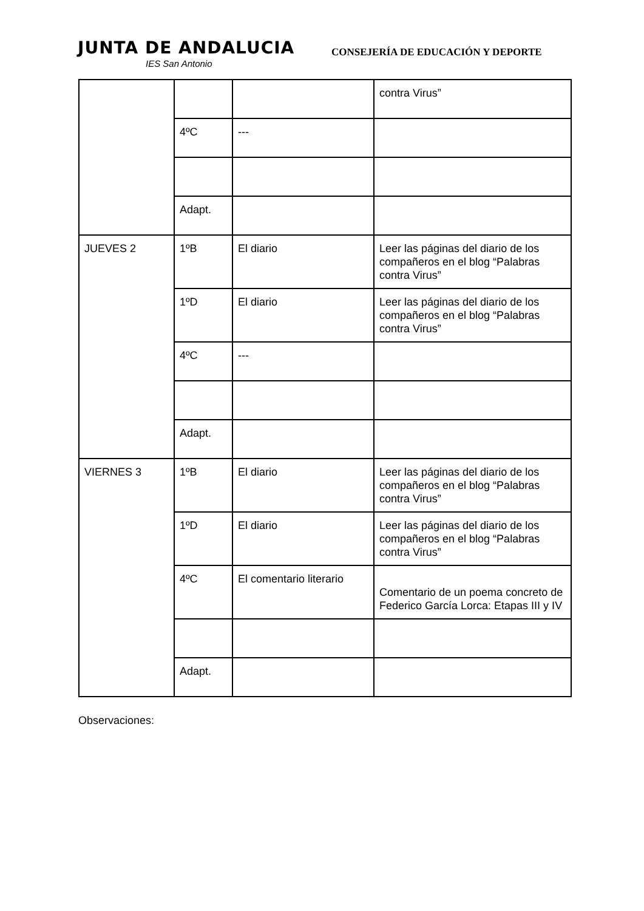JUNTA DE ANDALUCIA
IES San Antonio
CONSEJERÍA DE EDUCACIÓN Y DEPORTE
| | | | contra Virus” |
| | 4ºC | --- | |
| | Adapt. | | |
| JUEVES 2 | 1ºB | El diario | Leer las páginas del diario de los compañeros en el blog “Palabras contra Virus” |
| | 1ºD | El diario | Leer las páginas del diario de los compañeros en el blog “Palabras contra Virus” |
| | 4ºC | --- | |
| | Adapt. | | |
| VIERNES 3 | 1ºB | El diario | Leer las páginas del diario de los compañeros en el blog “Palabras contra Virus” |
| | 1ºD | El diario | Leer las páginas del diario de los compañeros en el blog “Palabras contra Virus” |
| | 4ºC | El comentario literario | Comentario de un poema concreto de Federico García Lorca: Etapas III y IV |
| | Adapt. | | |
Observaciones: